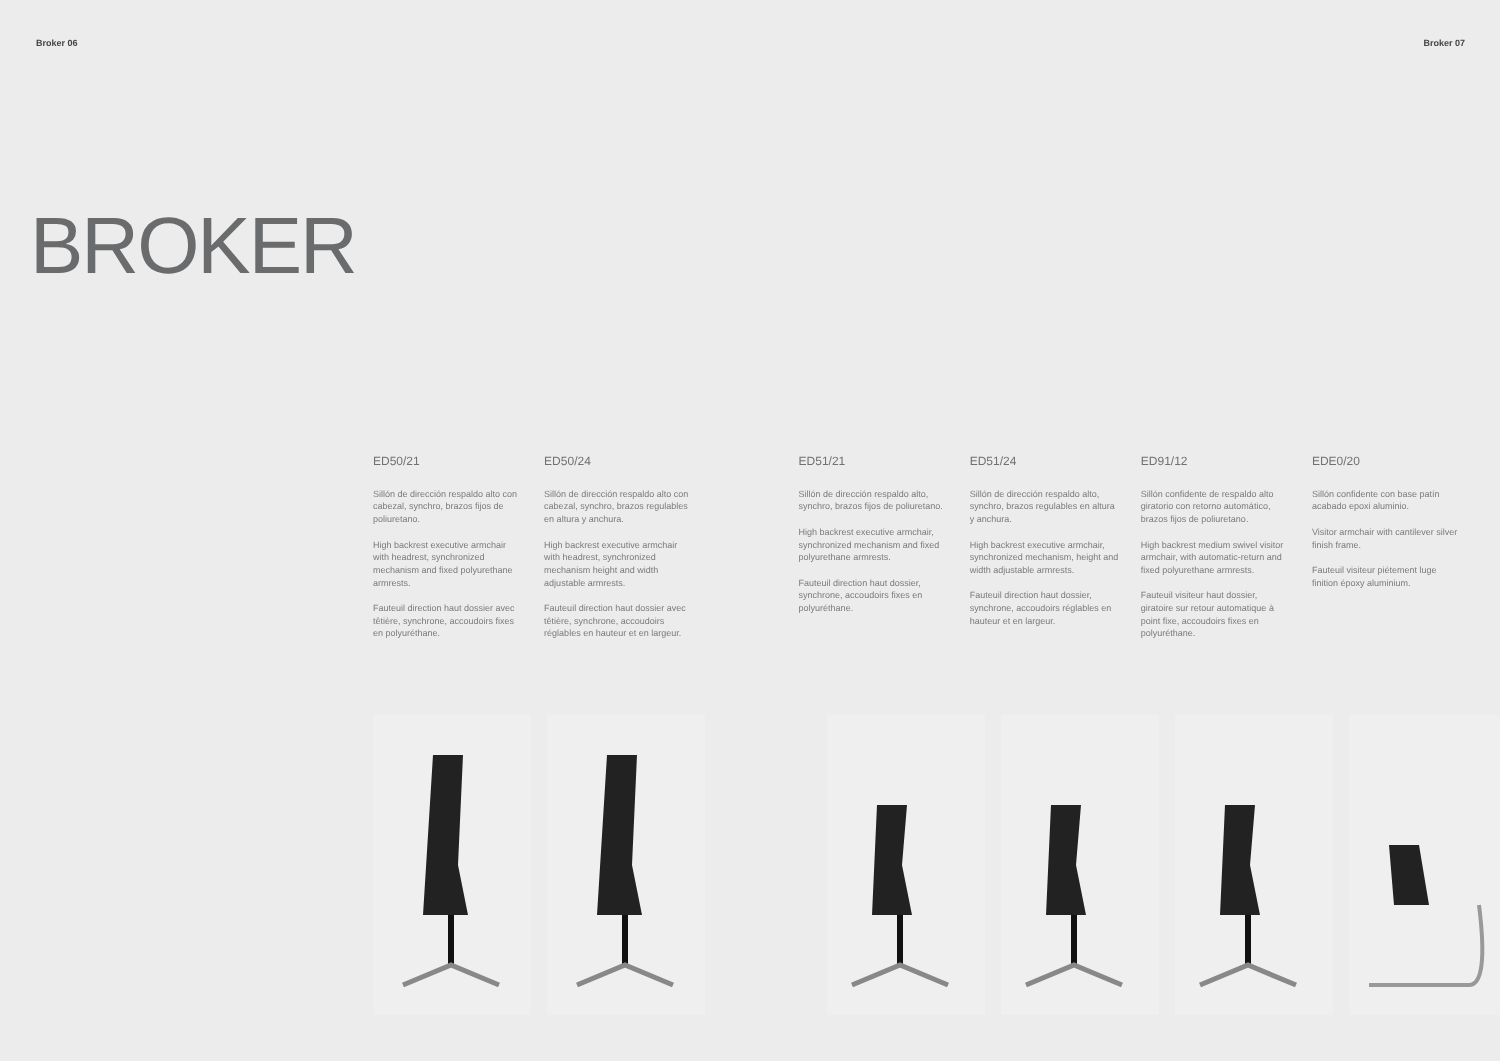Broker 06 Broker 07
BROKER
ED50/21
Sillón de dirección respaldo alto con cabezal, synchro, brazos fijos de poliuretano.
High backrest executive armchair with headrest, synchronized mechanism and fixed polyurethane armrests.
Fauteuil direction haut dossier avec têtière, synchrone, accoudoirs fixes en polyuréthane.
ED50/24
Sillón de dirección respaldo alto con cabezal, synchro, brazos regulables en altura y anchura.
High backrest executive armchair with headrest, synchronized mechanism height and width adjustable armrests.
Fauteuil direction haut dossier avec têtière, synchrone, accoudoirs réglables en hauteur et en largeur.
ED51/21
Sillón de dirección respaldo alto, synchro, brazos fijos de poliuretano.
High backrest executive armchair, synchronized mechanism and fixed polyurethane armrests.
Fauteuil direction haut dossier, synchrone, accoudoirs fixes en polyuréthane.
ED51/24
Sillón de dirección respaldo alto, synchro, brazos regulables en altura y anchura.
High backrest executive armchair, synchronized mechanism, height and width adjustable armrests.
Fauteuil direction haut dossier, synchrone, accoudoirs réglables en hauteur et en largeur.
ED91/12
Sillón confidente de respaldo alto giratorio con retorno automático, brazos fijos de poliuretano.
High backrest medium swivel visitor armchair, with automatic-return and fixed polyurethane armrests.
Fauteuil visiteur haut dossier, giratoire sur retour automatique à point fixe, accoudoirs fixes en polyuréthane.
EDE0/20
Sillón confidente con base patín acabado epoxi aluminio.
Visitor armchair with cantilever silver finish frame.
Fauteuil visiteur piétement luge finition époxy aluminium.